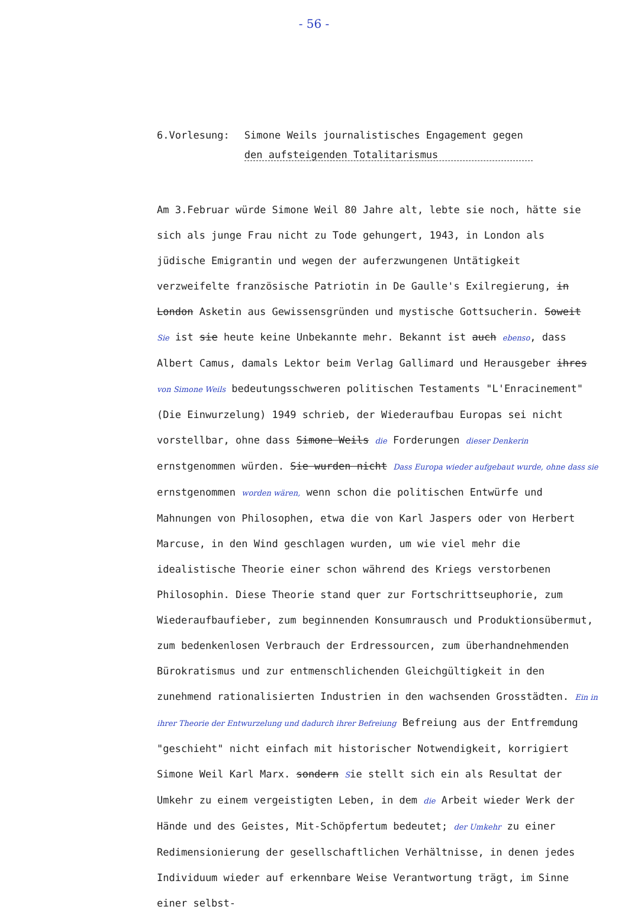- 56 -
6.Vorlesung: Simone Weils journalistisches Engagement gegen
den aufsteigenden Totalitarismus
Am 3.Februar würde Simone Weil 80 Jahre alt, lebte sie noch, hätte sie sich als junge Frau nicht zu Tode gehungert, 1943, in London als jüdische Emigrantin und wegen der auferzwungenen Untätigkeit verzweifelte französische Patriotin in De Gaulle's Exilregierung, in London Asketin aus Gewissensgründen und mystische Gottsucherin. Soweit Sie ist sie heute keine Unbekannte mehr. Bekannt ist auch ebenso, dass Albert Camus, damals Lektor beim Verlag Gallimard und Herausgeber ihres von Simone Weils bedeutungsschweren politischen Testaments "L'Enracinement" (Die Einwurzelung) 1949 schrieb, der Wiederaufbau Europas sei nicht vorstellbar, ohne dass Simone Weils die Forderungen dieser Denkerin ernstgenommen würden. Sie wurden nicht Dass Europa wieder aufgebaut wurde, ohne dass sie ernstgenommen worden wären, wenn schon die politischen Entwürfe und Mahnungen von Philosophen, etwa die von Karl Jaspers oder von Herbert Marcuse, in den Wind geschlagen wurden, um wie viel mehr die idealistische Theorie einer schon während des Kriegs verstorbenen Philosophin. Diese Theorie stand quer zur Fortschrittseuphorie, zum Wiederaufbaufieber, zum beginnenden Konsumrausch und Produktionsübermut, zum bedenkenlosen Verbrauch der Erdressourcen, zum überhandnehmenden Bürokratismus und zur entmenschlichenden Gleichgültigkeit in den zunehmend rationalisierten Industrien in den wachsenden Grosstädten. Ein in ihrer Theorie der Entwurzelung und dadurch ihrer Befreiung Befreiung aus der Entfremdung "geschieht" nicht einfach mit historischer Notwendigkeit, korrigiert Simone Weil Karl Marx. sondern Sie stellt sich ein als Resultat der Umkehr zu einem vergeistigten Leben, in dem die Arbeit wieder Werk der Hände und des Geistes, Mit-Schöpfertum bedeutet; der Umkehr zu einer Redimensionierung der gesellschaftlichen Verhältnisse, in denen jedes Individuum wieder auf erkennbare Weise Verantwortung trägt, im Sinne einer selbst-